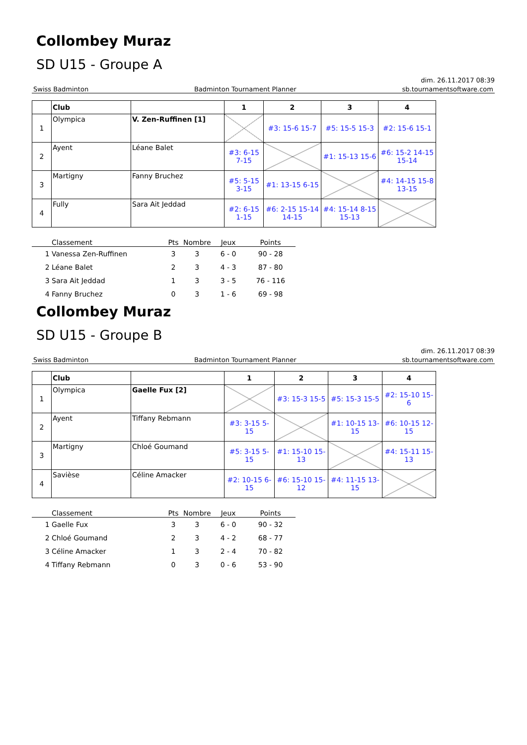Collombey Muraz
SD U15 - Groupe A
dim. 26.11.2017 08:39
Swiss Badminton Badminton Tournament Planner sb.tournamentsoftware.com
| | Club | | 1 | 2 | 3 | 4 |
| --- | --- | --- | --- | --- | --- | --- |
| 1 | Olympica | V. Zen-Ruffinen [1] | | #3: 15-6 15-7 | #5: 15-5 15-3 | #2: 15-6 15-1 |
| 2 | Ayent | Léane Balet | #3: 6-15 7-15 | | #1: 15-13 15-6 | #6: 15-2 14-15 15-14 |
| 3 | Martigny | Fanny Bruchez | #5: 5-15 3-15 | #1: 13-15 6-15 | | #4: 14-15 15-8 13-15 |
| 4 | Fully | Sara Ait Jeddad | #2: 6-15 1-15 | #6: 2-15 15-14 14-15 | #4: 15-14 8-15 15-13 | |
| | Classement | Pts | Nombre | Jeux | Points |
| --- | --- | --- | --- | --- | --- |
| 1 | Vanessa Zen-Ruffinen | 3 | 3 | 6 - 0 | 90 - 28 |
| 2 | Léane Balet | 2 | 3 | 4 - 3 | 87 - 80 |
| 3 | Sara Ait Jeddad | 1 | 3 | 3 - 5 | 76 - 116 |
| 4 | Fanny Bruchez | 0 | 3 | 1 - 6 | 69 - 98 |
Collombey Muraz
SD U15 - Groupe B
dim. 26.11.2017 08:39
Swiss Badminton Badminton Tournament Planner sb.tournamentsoftware.com
| | Club | | 1 | 2 | 3 | 4 |
| --- | --- | --- | --- | --- | --- | --- |
| 1 | Olympica | Gaelle Fux [2] | | #3: 15-3 15-5 | #5: 15-3 15-5 | #2: 15-10 15-6 |
| 2 | Ayent | Tiffany Rebmann | #3: 3-15 5-15 | | #1: 10-15 13-15 | #6: 10-15 12-15 |
| 3 | Martigny | Chloé Goumand | #5: 3-15 5-15 | #1: 15-10 15-13 | | #4: 15-11 15-13 |
| 4 | Savièse | Céline Amacker | #2: 10-15 6-15 | #6: 15-10 15-12 | #4: 11-15 13-15 | |
| | Classement | Pts | Nombre | Jeux | Points |
| --- | --- | --- | --- | --- | --- |
| 1 | Gaelle Fux | 3 | 3 | 6 - 0 | 90 - 32 |
| 2 | Chloé Goumand | 2 | 3 | 4 - 2 | 68 - 77 |
| 3 | Céline Amacker | 1 | 3 | 2 - 4 | 70 - 82 |
| 4 | Tiffany Rebmann | 0 | 3 | 0 - 6 | 53 - 90 |